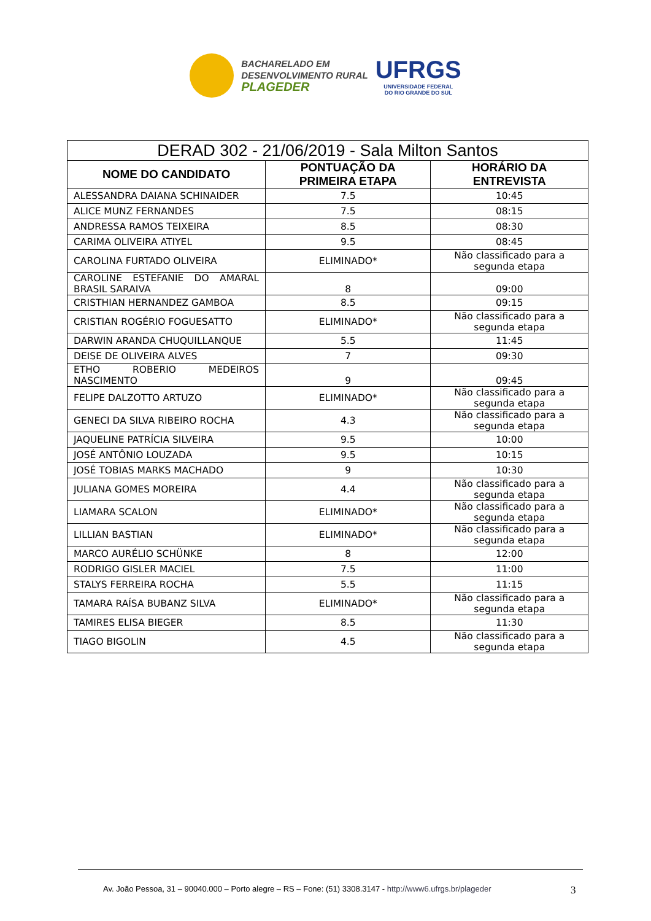BACHARELADO EM
DESENVOLVIMENTO RURAL
PLAGEDER
UFRGS
UNIVERSIDADE FEDERAL
DO RIO GRANDE DO SUL
| DERAD 302 - 21/06/2019 - Sala Milton Santos | | |
| --- | --- | --- |
| NOME DO CANDIDATO | PONTUAÇÃO DA PRIMEIRA ETAPA | HORÁRIO DA ENTREVISTA |
| ALESSANDRA DAIANA SCHINAIDER | 7.5 | 10:45 |
| ALICE MUNZ FERNANDES | 7.5 | 08:15 |
| ANDRESSA RAMOS TEIXEIRA | 8.5 | 08:30 |
| CARIMA OLIVEIRA ATIYEL | 9.5 | 08:45 |
| CAROLINA FURTADO OLIVEIRA | ELIMINADO* | Não classificado para a segunda etapa |
| CAROLINE ESTEFANIE DO AMARAL BRASIL SARAIVA | 8 | 09:00 |
| CRISTHIAN HERNANDEZ GAMBOA | 8.5 | 09:15 |
| CRISTIAN ROGÉRIO FOGUESATTO | ELIMINADO* | Não classificado para a segunda etapa |
| DARWIN ARANDA CHUQUILLANQUE | 5.5 | 11:45 |
| DEISE DE OLIVEIRA ALVES | 7 | 09:30 |
| ETHO ROBERIO MEDEIROS NASCIMENTO | 9 | 09:45 |
| FELIPE DALZOTTO ARTUZO | ELIMINADO* | Não classificado para a segunda etapa |
| GENECI DA SILVA RIBEIRO ROCHA | 4.3 | Não classificado para a segunda etapa |
| JAQUELINE PATRÍCIA SILVEIRA | 9.5 | 10:00 |
| JOSÉ ANTÔNIO LOUZADA | 9.5 | 10:15 |
| JOSÉ TOBIAS MARKS MACHADO | 9 | 10:30 |
| JULIANA GOMES MOREIRA | 4.4 | Não classificado para a segunda etapa |
| LIAMARA SCALON | ELIMINADO* | Não classificado para a segunda etapa |
| LILLIAN BASTIAN | ELIMINADO* | Não classificado para a segunda etapa |
| MARCO AURÉLIO SCHÜNKE | 8 | 12:00 |
| RODRIGO GISLER MACIEL | 7.5 | 11:00 |
| STALYS FERREIRA ROCHA | 5.5 | 11:15 |
| TAMARA RAÍSA BUBANZ SILVA | ELIMINADO* | Não classificado para a segunda etapa |
| TAMIRES ELISA BIEGER | 8.5 | 11:30 |
| TIAGO BIGOLIN | 4.5 | Não classificado para a segunda etapa |
Av. João Pessoa, 31 – 90040.000 – Porto alegre – RS – Fone: (51) 3308.3147 - http://www6.ufrgs.br/plageder
3